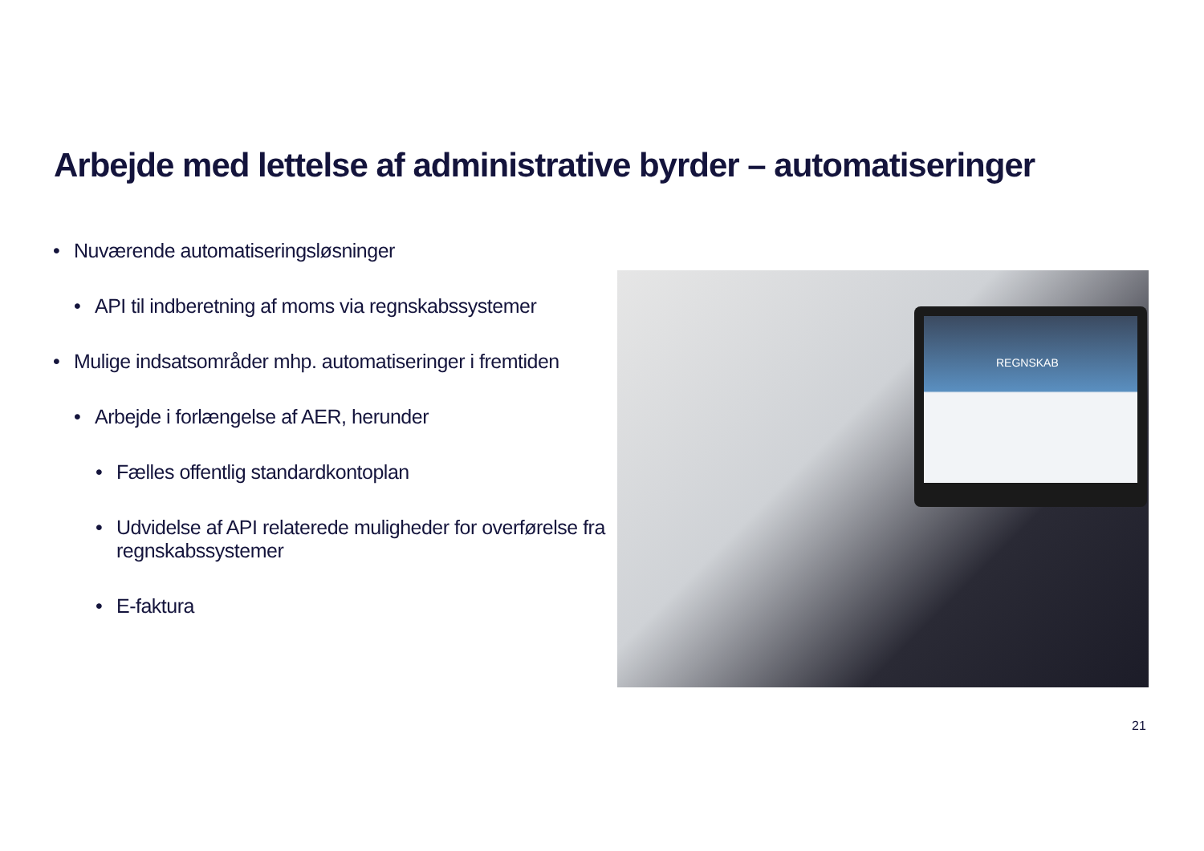Arbejde med lettelse af administrative byrder – automatiseringer
• Nuværende automatiseringsløsninger
• API til indberetning af moms via regnskabssystemer
• Mulige indsatsområder mhp. automatiseringer i fremtiden
• Arbejde i forlængelse af AER, herunder
• Fælles offentlig standardkontoplan
• Udvidelse af API relaterede muligheder for overførelse fra regnskabssystemer
• E-faktura
REGNSKAB
21